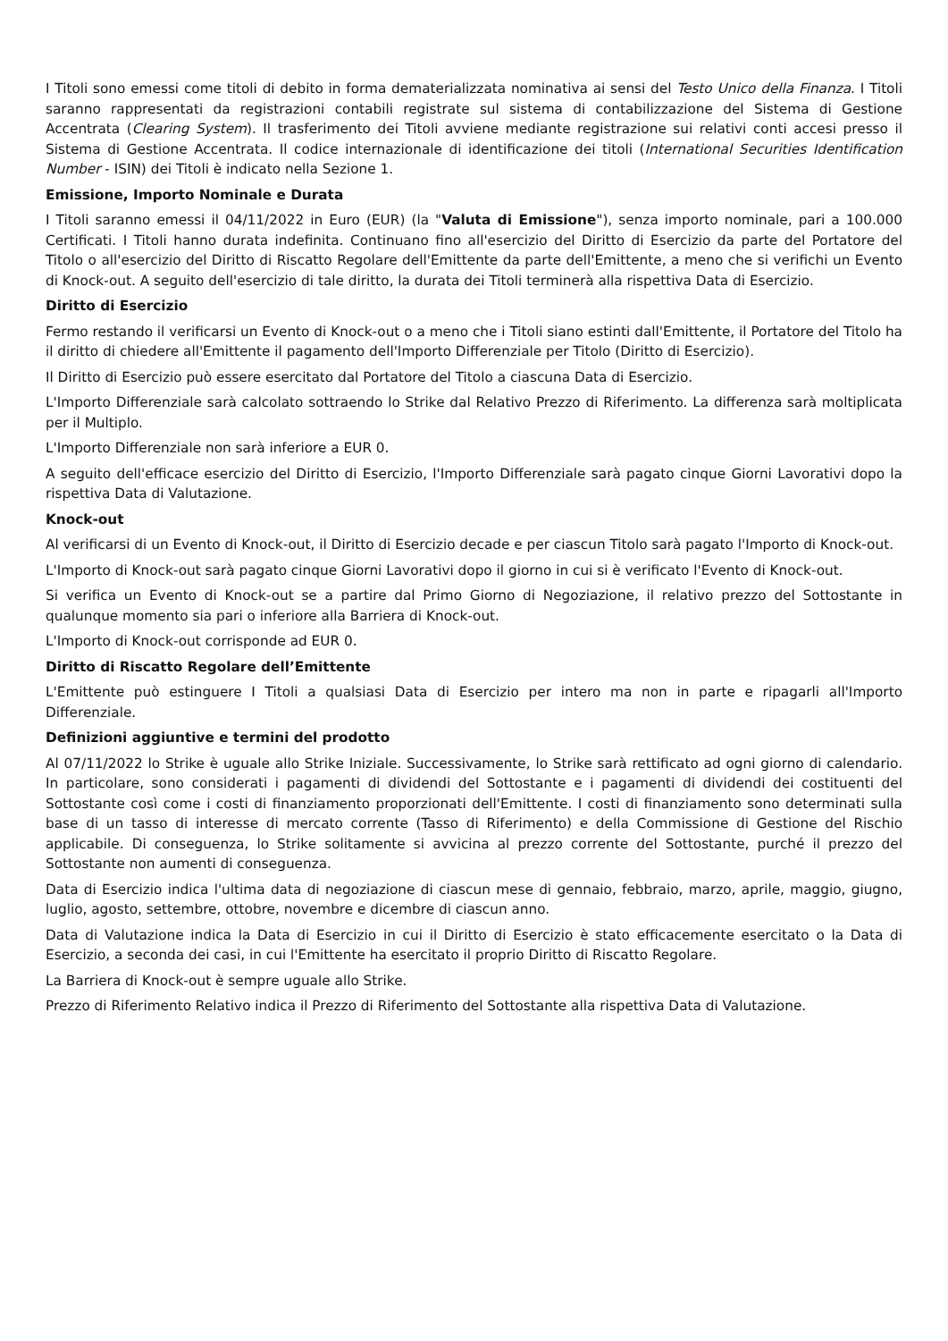I Titoli sono emessi come titoli di debito in forma dematerializzata nominativa ai sensi del Testo Unico della Finanza. I Titoli saranno rappresentati da registrazioni contabili registrate sul sistema di contabilizzazione del Sistema di Gestione Accentrata (Clearing System). Il trasferimento dei Titoli avviene mediante registrazione sui relativi conti accesi presso il Sistema di Gestione Accentrata. Il codice internazionale di identificazione dei titoli (International Securities Identification Number - ISIN) dei Titoli è indicato nella Sezione 1.
Emissione, Importo Nominale e Durata
I Titoli saranno emessi il 04/11/2022 in Euro (EUR) (la "Valuta di Emissione"), senza importo nominale, pari a 100.000 Certificati. I Titoli hanno durata indefinita. Continuano fino all'esercizio del Diritto di Esercizio da parte del Portatore del Titolo o all'esercizio del Diritto di Riscatto Regolare dell'Emittente da parte dell'Emittente, a meno che si verifichi un Evento di Knock-out. A seguito dell'esercizio di tale diritto, la durata dei Titoli terminerà alla rispettiva Data di Esercizio.
Diritto di Esercizio
Fermo restando il verificarsi un Evento di Knock-out o a meno che i Titoli siano estinti dall'Emittente, il Portatore del Titolo ha il diritto di chiedere all'Emittente il pagamento dell'Importo Differenziale per Titolo (Diritto di Esercizio).
Il Diritto di Esercizio può essere esercitato dal Portatore del Titolo a ciascuna Data di Esercizio.
L'Importo Differenziale sarà calcolato sottraendo lo Strike dal Relativo Prezzo di Riferimento. La differenza sarà moltiplicata per il Multiplo.
L'Importo Differenziale non sarà inferiore a EUR 0.
A seguito dell'efficace esercizio del Diritto di Esercizio, l'Importo Differenziale sarà pagato cinque Giorni Lavorativi dopo la rispettiva Data di Valutazione.
Knock-out
Al verificarsi di un Evento di Knock-out, il Diritto di Esercizio decade e per ciascun Titolo sarà pagato l'Importo di Knock-out.
L'Importo di Knock-out sarà pagato cinque Giorni Lavorativi dopo il giorno in cui si è verificato l'Evento di Knock-out.
Si verifica un Evento di Knock-out se a partire dal Primo Giorno di Negoziazione, il relativo prezzo del Sottostante in qualunque momento sia pari o inferiore alla Barriera di Knock-out.
L'Importo di Knock-out corrisponde ad EUR 0.
Diritto di Riscatto Regolare dell’Emittente
L'Emittente può estinguere I Titoli a qualsiasi Data di Esercizio per intero ma non in parte e ripagarli all'Importo Differenziale.
Definizioni aggiuntive e termini del prodotto
Al 07/11/2022 lo Strike è uguale allo Strike Iniziale. Successivamente, lo Strike sarà rettificato ad ogni giorno di calendario. In particolare, sono considerati i pagamenti di dividendi del Sottostante e i pagamenti di dividendi dei costituenti del Sottostante così come i costi di finanziamento proporzionati dell'Emittente. I costi di finanziamento sono determinati sulla base di un tasso di interesse di mercato corrente (Tasso di Riferimento) e della Commissione di Gestione del Rischio applicabile. Di conseguenza, lo Strike solitamente si avvicina al prezzo corrente del Sottostante, purché il prezzo del Sottostante non aumenti di conseguenza.
Data di Esercizio indica l'ultima data di negoziazione di ciascun mese di gennaio, febbraio, marzo, aprile, maggio, giugno, luglio, agosto, settembre, ottobre, novembre e dicembre di ciascun anno.
Data di Valutazione indica la Data di Esercizio in cui il Diritto di Esercizio è stato efficacemente esercitato o la Data di Esercizio, a seconda dei casi, in cui l'Emittente ha esercitato il proprio Diritto di Riscatto Regolare.
La Barriera di Knock-out è sempre uguale allo Strike.
Prezzo di Riferimento Relativo indica il Prezzo di Riferimento del Sottostante alla rispettiva Data di Valutazione.